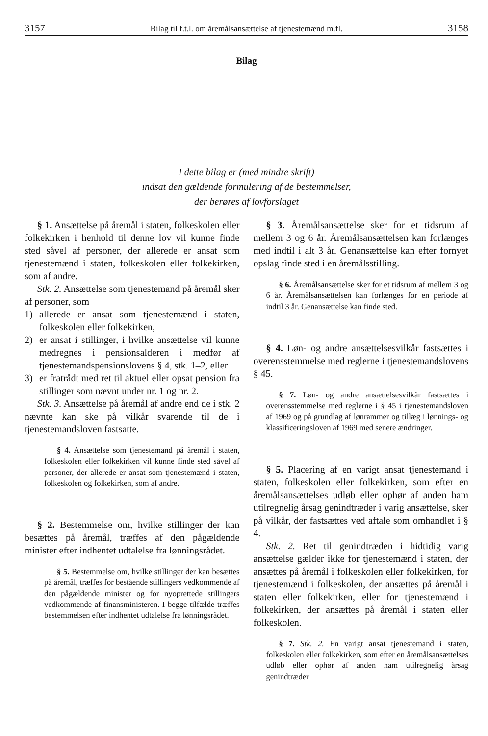3157 Bilag til f.t.l. om åremålsansættelse af tjenestemænd m.fl. 3158
Bilag
I dette bilag er (med mindre skrift)
indsat den gældende formulering af de bestemmelser,
der berøres af lovforslaget
§ 1. Ansættelse på åremål i staten, folkeskolen eller folkekirken i henhold til denne lov vil kunne finde sted såvel af personer, der allerede er ansat som tjenestemænd i staten, folkeskolen eller folkekirken, som af andre.
Stk. 2. Ansættelse som tjenestemand på åremål sker af personer, som
1) allerede er ansat som tjenestemænd i staten, folkeskolen eller folkekirken,
2) er ansat i stillinger, i hvilke ansættelse vil kunne medregnes i pensionsalderen i medfør af tjenestemandspensionslovens § 4, stk. 1–2, eller
3) er fratrådt med ret til aktuel eller opsat pension fra stillinger som nævnt under nr. 1 og nr. 2.
Stk. 3. Ansættelse på åremål af andre end de i stk. 2 nævnte kan ske på vilkår svarende til de i tjenestemandsloven fastsatte.
§ 4. Ansættelse som tjenestemand på åremål i staten, folkeskolen eller folkekirken vil kunne finde sted såvel af personer, der allerede er ansat som tjenestemænd i staten, folkeskolen og folkekirken, som af andre.
§ 2. Bestemmelse om, hvilke stillinger der kan besættes på åremål, træffes af den pågældende minister efter indhentet udtalelse fra lønningsrådet.
§ 5. Bestemmelse om, hvilke stillinger der kan besættes på åremål, træffes for bestående stillingers vedkommende af den pågældende minister og for nyoprettede stillingers vedkommende af finansministeren. I begge tilfælde træffes bestemmelsen efter indhentet udtalelse fra lønningsrådet.
§ 3. Åremålsansættelse sker for et tidsrum af mellem 3 og 6 år. Åremålsansættelsen kan forlænges med indtil i alt 3 år. Genansættelse kan efter fornyet opslag finde sted i en åremålsstilling.
§ 6. Åremålsansættelse sker for et tidsrum af mellem 3 og 6 år. Åremålsansættelsen kan forlænges for en periode af indtil 3 år. Genansættelse kan finde sted.
§ 4. Løn- og andre ansættelsesvilkår fastsættes i overensstemmelse med reglerne i tjenestemandslovens § 45.
§ 7. Løn- og andre ansættelsesvilkår fastsættes i overensstemmelse med reglerne i § 45 i tjenestemandsloven af 1969 og på grundlag af lønrammer og tillæg i lønnings- og klassificeringsloven af 1969 med senere ændringer.
§ 5. Placering af en varigt ansat tjenestemand i staten, folkeskolen eller folkekirken, som efter en åremålsansættelses udløb eller ophør af anden ham utilregnelig årsag genindtræder i varig ansættelse, sker på vilkår, der fastsættes ved aftale som omhandlet i § 4.
Stk. 2. Ret til genindtræden i hidtidig varig ansættelse gælder ikke for tjenestemænd i staten, der ansættes på åremål i folkeskolen eller folkekirken, for tjenestemænd i folkeskolen, der ansættes på åremål i staten eller folkekirken, eller for tjenestemænd i folkekirken, der ansættes på åremål i staten eller folkeskolen.
§ 7. Stk. 2. En varigt ansat tjenestemand i staten, folkeskolen eller folkekirken, som efter en åremålsansættelses udløb eller ophør af anden ham utilregnelig årsag genindtræder